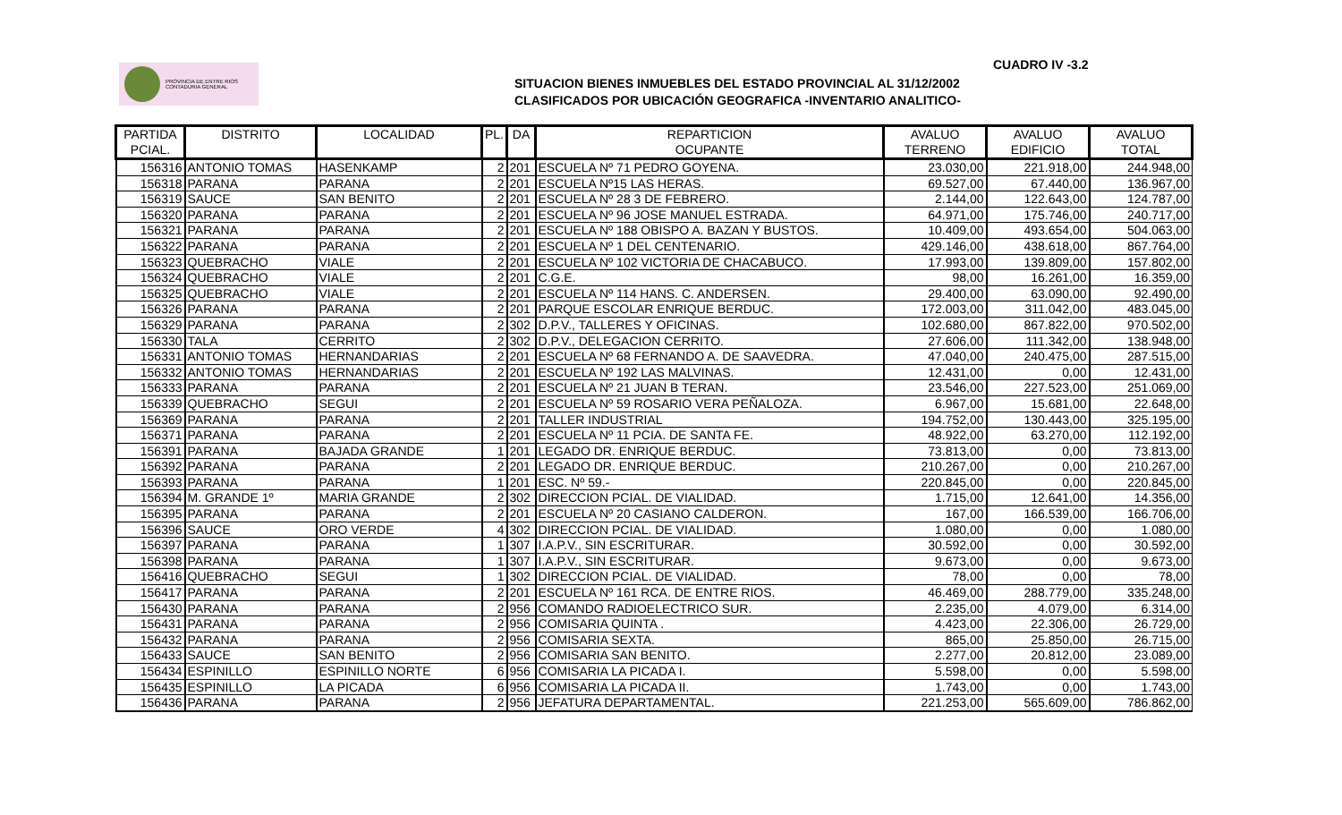PROVINCIA DE ENTRE RIOS
CONTADURIA GENERAL
CUADRO IV -3.2
SITUACION BIENES INMUEBLES DEL ESTADO PROVINCIAL AL 31/12/2002
CLASIFICADOS POR UBICACIÓN GEOGRAFICA -INVENTARIO ANALITICO-
| PARTIDA PCIAL. | DISTRITO | LOCALIDAD | PL. | DA | REPARTICION OCUPANTE | AVALUO TERRENO | AVALUO EDIFICIO | AVALUO TOTAL |
| --- | --- | --- | --- | --- | --- | --- | --- | --- |
| 156316 | ANTONIO TOMAS | HASENKAMP | 2 | 201 | ESCUELA Nº 71 PEDRO GOYENA. | 23.030,00 | 221.918,00 | 244.948,00 |
| 156318 | PARANA | PARANA | 2 | 201 | ESCUELA Nº15 LAS HERAS. | 69.527,00 | 67.440,00 | 136.967,00 |
| 156319 | SAUCE | SAN BENITO | 2 | 201 | ESCUELA Nº 28 3 DE FEBRERO. | 2.144,00 | 122.643,00 | 124.787,00 |
| 156320 | PARANA | PARANA | 2 | 201 | ESCUELA Nº 96 JOSE MANUEL ESTRADA. | 64.971,00 | 175.746,00 | 240.717,00 |
| 156321 | PARANA | PARANA | 2 | 201 | ESCUELA Nº 188 OBISPO A. BAZAN Y BUSTOS. | 10.409,00 | 493.654,00 | 504.063,00 |
| 156322 | PARANA | PARANA | 2 | 201 | ESCUELA Nº 1 DEL CENTENARIO. | 429.146,00 | 438.618,00 | 867.764,00 |
| 156323 | QUEBRACHO | VIALE | 2 | 201 | ESCUELA Nº 102 VICTORIA DE CHACABUCO. | 17.993,00 | 139.809,00 | 157.802,00 |
| 156324 | QUEBRACHO | VIALE | 2 | 201 | C.G.E. | 98,00 | 16.261,00 | 16.359,00 |
| 156325 | QUEBRACHO | VIALE | 2 | 201 | ESCUELA Nº 114 HANS. C. ANDERSEN. | 29.400,00 | 63.090,00 | 92.490,00 |
| 156326 | PARANA | PARANA | 2 | 201 | PARQUE ESCOLAR ENRIQUE BERDUC. | 172.003,00 | 311.042,00 | 483.045,00 |
| 156329 | PARANA | PARANA | 2 | 302 | D.P.V., TALLERES Y OFICINAS. | 102.680,00 | 867.822,00 | 970.502,00 |
| 156330 | TALA | CERRITO | 2 | 302 | D.P.V., DELEGACION CERRITO. | 27.606,00 | 111.342,00 | 138.948,00 |
| 156331 | ANTONIO TOMAS | HERNANDARIAS | 2 | 201 | ESCUELA Nº 68 FERNANDO A. DE SAAVEDRA. | 47.040,00 | 240.475,00 | 287.515,00 |
| 156332 | ANTONIO TOMAS | HERNANDARIAS | 2 | 201 | ESCUELA Nº 192 LAS MALVINAS. | 12.431,00 | 0,00 | 12.431,00 |
| 156333 | PARANA | PARANA | 2 | 201 | ESCUELA Nº 21 JUAN B TERAN. | 23.546,00 | 227.523,00 | 251.069,00 |
| 156339 | QUEBRACHO | SEGUI | 2 | 201 | ESCUELA Nº 59 ROSARIO VERA PEÑALOZA. | 6.967,00 | 15.681,00 | 22.648,00 |
| 156369 | PARANA | PARANA | 2 | 201 | TALLER INDUSTRIAL | 194.752,00 | 130.443,00 | 325.195,00 |
| 156371 | PARANA | PARANA | 2 | 201 | ESCUELA Nº 11 PCIA. DE SANTA FE. | 48.922,00 | 63.270,00 | 112.192,00 |
| 156391 | PARANA | BAJADA GRANDE | 1 | 201 | LEGADO DR. ENRIQUE BERDUC. | 73.813,00 | 0,00 | 73.813,00 |
| 156392 | PARANA | PARANA | 2 | 201 | LEGADO DR. ENRIQUE BERDUC. | 210.267,00 | 0,00 | 210.267,00 |
| 156393 | PARANA | PARANA | 1 | 201 | ESC. Nº 59.- | 220.845,00 | 0,00 | 220.845,00 |
| 156394 | M. GRANDE 1º | MARIA GRANDE | 2 | 302 | DIRECCION PCIAL. DE VIALIDAD. | 1.715,00 | 12.641,00 | 14.356,00 |
| 156395 | PARANA | PARANA | 2 | 201 | ESCUELA Nº 20 CASIANO CALDERON. | 167,00 | 166.539,00 | 166.706,00 |
| 156396 | SAUCE | ORO VERDE | 4 | 302 | DIRECCION PCIAL. DE VIALIDAD. | 1.080,00 | 0,00 | 1.080,00 |
| 156397 | PARANA | PARANA | 1 | 307 | I.A.P.V., SIN ESCRITURAR. | 30.592,00 | 0,00 | 30.592,00 |
| 156398 | PARANA | PARANA | 1 | 307 | I.A.P.V., SIN ESCRITURAR. | 9.673,00 | 0,00 | 9.673,00 |
| 156416 | QUEBRACHO | SEGUI | 1 | 302 | DIRECCION PCIAL. DE VIALIDAD. | 78,00 | 0,00 | 78,00 |
| 156417 | PARANA | PARANA | 2 | 201 | ESCUELA Nº 161 RCA. DE ENTRE RIOS. | 46.469,00 | 288.779,00 | 335.248,00 |
| 156430 | PARANA | PARANA | 2 | 956 | COMANDO RADIOELECTRICO SUR. | 2.235,00 | 4.079,00 | 6.314,00 |
| 156431 | PARANA | PARANA | 2 | 956 | COMISARIA QUINTA . | 4.423,00 | 22.306,00 | 26.729,00 |
| 156432 | PARANA | PARANA | 2 | 956 | COMISARIA SEXTA. | 865,00 | 25.850,00 | 26.715,00 |
| 156433 | SAUCE | SAN BENITO | 2 | 956 | COMISARIA SAN BENITO. | 2.277,00 | 20.812,00 | 23.089,00 |
| 156434 | ESPINILLO | ESPINILLO NORTE | 6 | 956 | COMISARIA LA PICADA I. | 5.598,00 | 0,00 | 5.598,00 |
| 156435 | ESPINILLO | LA PICADA | 6 | 956 | COMISARIA LA PICADA II. | 1.743,00 | 0,00 | 1.743,00 |
| 156436 | PARANA | PARANA | 2 | 956 | JEFATURA DEPARTAMENTAL. | 221.253,00 | 565.609,00 | 786.862,00 |